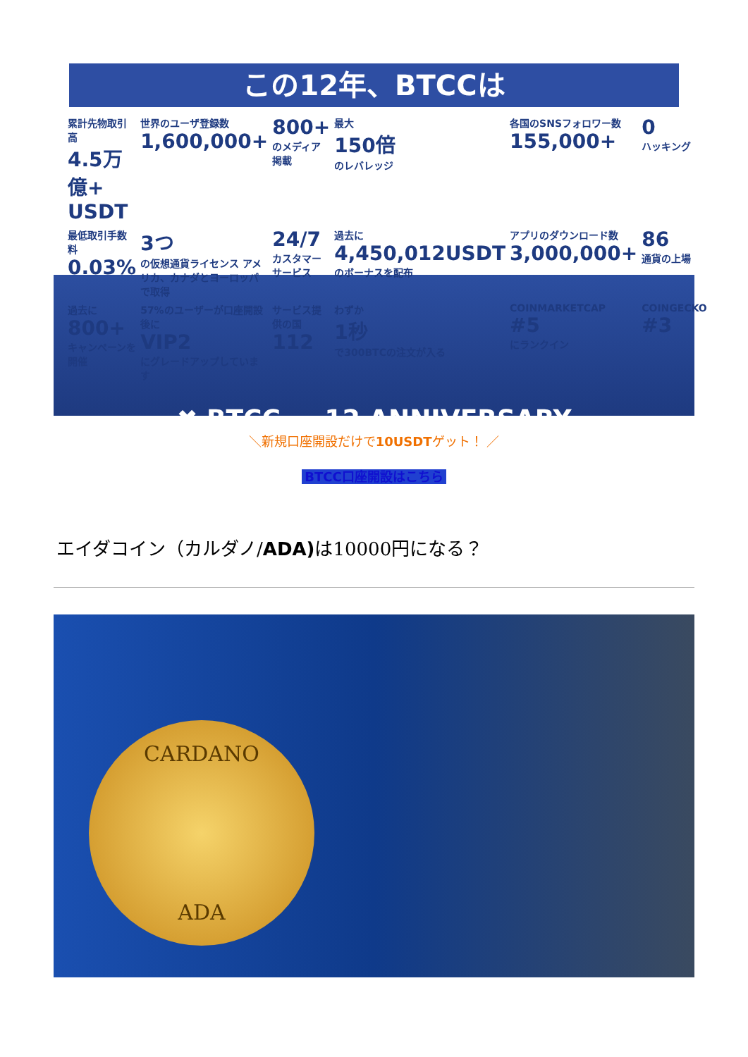この12年、BTCCは
累計先物取引高
4.5万億+ USDT
世界のユーザ登録数
1,600,000+
800+
のメディア掲載
最大
150倍
のレバレッジ
各国のSNSフォロワー数
155,000+
0
ハッキング
最低取引手数料
0.03%
3つ
の仮想通貨ライセンス アメリカ、カナダとヨーロッパで取得
24/7
カスタマーサービス
過去に
4,450,012USDT
のボーナスを配布
アプリのダウンロード数
3,000,000+
86
通貨の上場
過去に
800+
キャンペーンを開催
57%のユーザーが口座開設後に
VIP2
にグレードアップしています
サービス提供の国
112
わずか
1秒
で300BTCの注文が入る
COINMARKETCAP
#5
にランクイン
COINGECKO
#3
✖ BTCC 12 ANNIVERSARY
＼新規口座開設だけで10USDTゲット！ ／
BTCC口座開設はこちら
エイダコイン（カルダノ/ADA) は10000円になる？
CARDANO
ADA